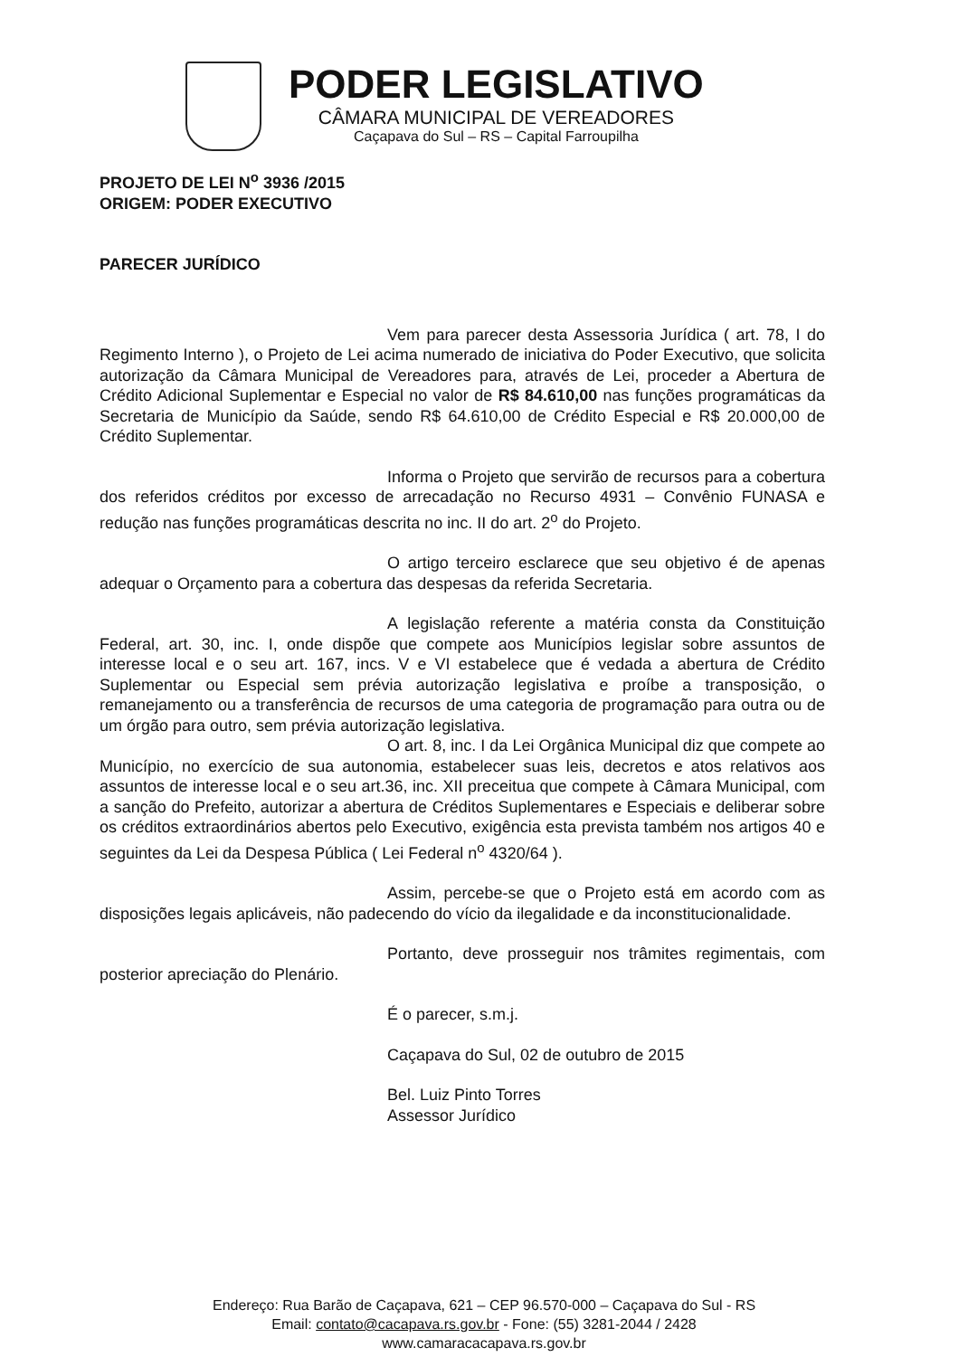PODER LEGISLATIVO
CÂMARA MUNICIPAL DE VEREADORES
Caçapava do Sul – RS – Capital Farroupilha
PROJETO DE LEI N<sup>o</sup> 3936 /2015
ORIGEM: PODER EXECUTIVO
PARECER JURÍDICO
Vem para parecer desta Assessoria Jurídica ( art. 78, I do Regimento Interno ), o Projeto de Lei acima numerado de iniciativa do Poder Executivo, que solicita autorização da Câmara Municipal de Vereadores para, através de Lei, proceder a Abertura de Crédito Adicional Suplementar e Especial no valor de R$ 84.610,00 nas funções programáticas da Secretaria de Município da Saúde, sendo R$ 64.610,00 de Crédito Especial e R$ 20.000,00 de Crédito Suplementar.
Informa o Projeto que servirão de recursos para a cobertura dos referidos créditos por excesso de arrecadação no Recurso 4931 – Convênio FUNASA e redução nas funções programáticas descrita no inc. II do art. 2<sup>o</sup> do Projeto.
O artigo terceiro esclarece que seu objetivo é de apenas adequar o Orçamento para a cobertura das despesas da referida Secretaria.
A legislação referente a matéria consta da Constituição Federal, art. 30, inc. I, onde dispõe que compete aos Municípios legislar sobre assuntos de interesse local e o seu art. 167, incs. V e VI estabelece que é vedada a abertura de Crédito Suplementar ou Especial sem prévia autorização legislativa e proíbe a transposição, o remanejamento ou a transferência de recursos de uma categoria de programação para outra ou de um órgão para outro, sem prévia autorização legislativa.
O art. 8, inc. I da Lei Orgânica Municipal diz que compete ao Município, no exercício de sua autonomia, estabelecer suas leis, decretos e atos relativos aos assuntos de interesse local e o seu art.36, inc. XII preceitua que compete à Câmara Municipal, com a sanção do Prefeito, autorizar a abertura de Créditos Suplementares e Especiais e deliberar sobre os créditos extraordinários abertos pelo Executivo, exigência esta prevista também nos artigos 40 e seguintes da Lei da Despesa Pública ( Lei Federal n<sup>o</sup> 4320/64 ).
Assim, percebe-se que o Projeto está em acordo com as disposições legais aplicáveis, não padecendo do vício da ilegalidade e da inconstitucionalidade.
Portanto, deve prosseguir nos trâmites regimentais, com posterior apreciação do Plenário.
É o parecer, s.m.j.
Caçapava do Sul, 02 de outubro de 2015
Bel. Luiz Pinto Torres
Assessor Jurídico
Endereço: Rua Barão de Caçapava, 621 – CEP 96.570-000 – Caçapava do Sul - RS
Email: contato@cacapava.rs.gov.br - Fone: (55) 3281-2044 / 2428
www.camaracacapava.rs.gov.br